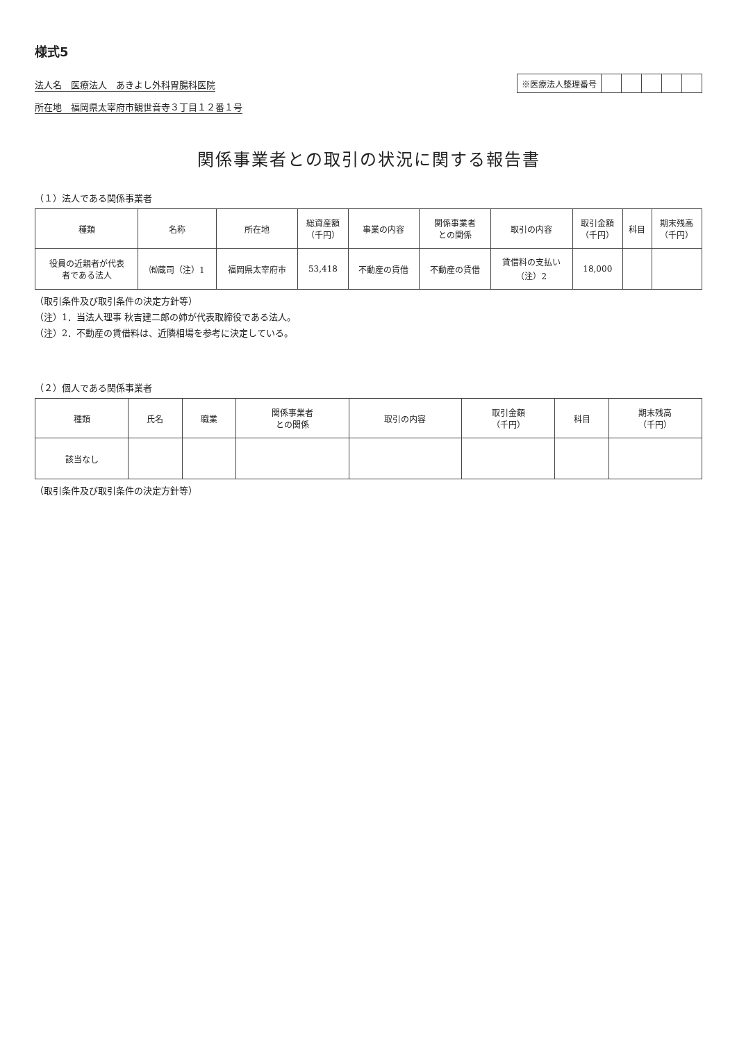様式5
法人名　医療法人　あきよし外科胃腸科医院
所在地　福岡県太宰府市観世音寺３丁目１２番１号
| ※医療法人整理番号 | | | | | |
関係事業者との取引の状況に関する報告書
（１）法人である関係事業者
| 種類 | 名称 | 所在地 | 総資産額 （千円） | 事業の内容 | 関係事業者 との関係 | 取引の内容 | 取引金額 （千円） | 科目 | 期末残高 （千円） |
| --- | --- | --- | --- | --- | --- | --- | --- | --- | --- |
| 役員の近親者が代表 者である法人 | ㈲蔵司（注）1 | 福岡県太宰府市 | 53,418 | 不動産の賃借 | 不動産の賃借 | 賃借料の支払い （注）2 | 18,000 | | |
（取引条件及び取引条件の決定方針等）
（注）1．当法人理事 秋吉建二郎の姉が代表取締役である法人。
（注）2．不動産の賃借料は、近隣相場を参考に決定している。
（２）個人である関係事業者
| 種類 | 氏名 | 職業 | 関係事業者 との関係 | 取引の内容 | 取引金額 （千円） | 科目 | 期末残高 （千円） |
| --- | --- | --- | --- | --- | --- | --- | --- |
| 該当なし | | | | | | | |
（取引条件及び取引条件の決定方針等）